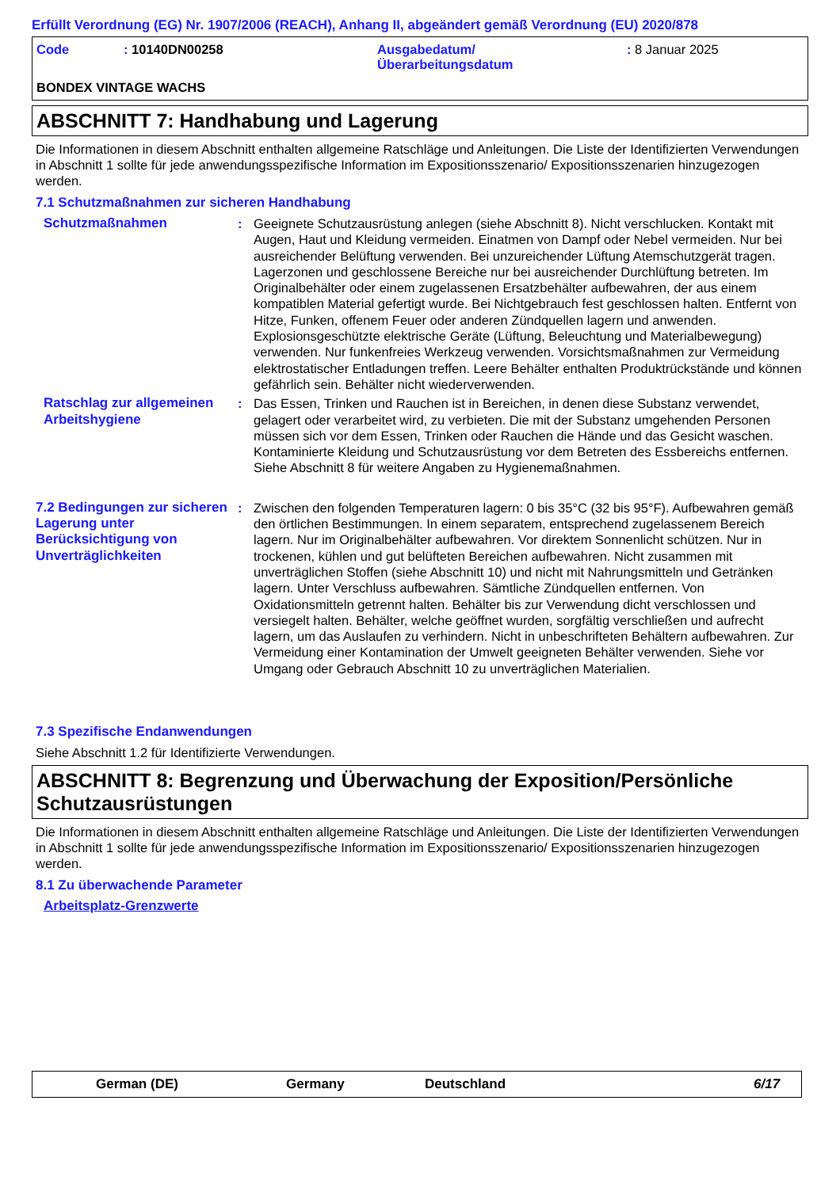Erfüllt Verordnung (EG) Nr. 1907/2006 (REACH), Anhang II, abgeändert gemäß Verordnung (EU) 2020/878
Code : 10140DN00258 Ausgabedatum/
Überarbeitungsdatum
: 8 Januar 2025
BONDEX VINTAGE WACHS
ABSCHNITT 7: Handhabung und Lagerung
Die Informationen in diesem Abschnitt enthalten allgemeine Ratschläge und Anleitungen. Die Liste der Identifizierten Verwendungen in Abschnitt 1 sollte für jede anwendungsspezifische Information im Expositionsszenario/ Expositionsszenarien hinzugezogen werden.
7.1 Schutzmaßnahmen zur sicheren Handhabung
Schutzmaßnahmen : Geeignete Schutzausrüstung anlegen (siehe Abschnitt 8). Nicht verschlucken. Kontakt mit Augen, Haut und Kleidung vermeiden. Einatmen von Dampf oder Nebel vermeiden. Nur bei ausreichender Belüftung verwenden. Bei unzureichender Lüftung Atemschutzgerät tragen. Lagerzonen und geschlossene Bereiche nur bei ausreichender Durchlüftung betreten. Im Originalbehälter oder einem zugelassenen Ersatzbehälter aufbewahren, der aus einem kompatiblen Material gefertigt wurde. Bei Nichtgebrauch fest geschlossen halten. Entfernt von Hitze, Funken, offenem Feuer oder anderen Zündquellen lagern und anwenden. Explosionsgeschützte elektrische Geräte (Lüftung, Beleuchtung und Materialbewegung) verwenden. Nur funkenfreies Werkzeug verwenden. Vorsichtsmaßnahmen zur Vermeidung elektrostatischer Entladungen treffen. Leere Behälter enthalten Produktrückstände und können gefährlich sein. Behälter nicht wiederverwenden.
Ratschlag zur allgemeinen Arbeitshygiene
: Das Essen, Trinken und Rauchen ist in Bereichen, in denen diese Substanz verwendet, gelagert oder verarbeitet wird, zu verbieten. Die mit der Substanz umgehenden Personen müssen sich vor dem Essen, Trinken oder Rauchen die Hände und das Gesicht waschen. Kontaminierte Kleidung und Schutzausrüstung vor dem Betreten des Essbereichs entfernen. Siehe Abschnitt 8 für weitere Angaben zu Hygienemaßnahmen.
7.2 Bedingungen zur sicheren Lagerung unter Berücksichtigung von Unverträglichkeiten
: Zwischen den folgenden Temperaturen lagern: 0 bis 35°C (32 bis 95°F). Aufbewahren gemäß den örtlichen Bestimmungen. In einem separatem, entsprechend zugelassenem Bereich lagern. Nur im Originalbehälter aufbewahren. Vor direktem Sonnenlicht schützen. Nur in trockenen, kühlen und gut belüfteten Bereichen aufbewahren. Nicht zusammen mit unverträglichen Stoffen (siehe Abschnitt 10) und nicht mit Nahrungsmitteln und Getränken lagern. Unter Verschluss aufbewahren. Sämtliche Zündquellen entfernen. Von Oxidationsmitteln getrennt halten. Behälter bis zur Verwendung dicht verschlossen und versiegelt halten. Behälter, welche geöffnet wurden, sorgfältig verschließen und aufrecht lagern, um das Auslaufen zu verhindern. Nicht in unbeschrifteten Behältern aufbewahren. Zur Vermeidung einer Kontamination der Umwelt geeigneten Behälter verwenden. Siehe vor Umgang oder Gebrauch Abschnitt 10 zu unverträglichen Materialien.
7.3 Spezifische Endanwendungen
Siehe Abschnitt 1.2 für Identifizierte Verwendungen.
ABSCHNITT 8: Begrenzung und Überwachung der Exposition/Persönliche Schutzausrüstungen
Die Informationen in diesem Abschnitt enthalten allgemeine Ratschläge und Anleitungen. Die Liste der Identifizierten Verwendungen in Abschnitt 1 sollte für jede anwendungsspezifische Information im Expositionsszenario/ Expositionsszenarien hinzugezogen werden.
8.1 Zu überwachende Parameter
Arbeitsplatz-Grenzwerte
German (DE) Germany Deutschland 6/17